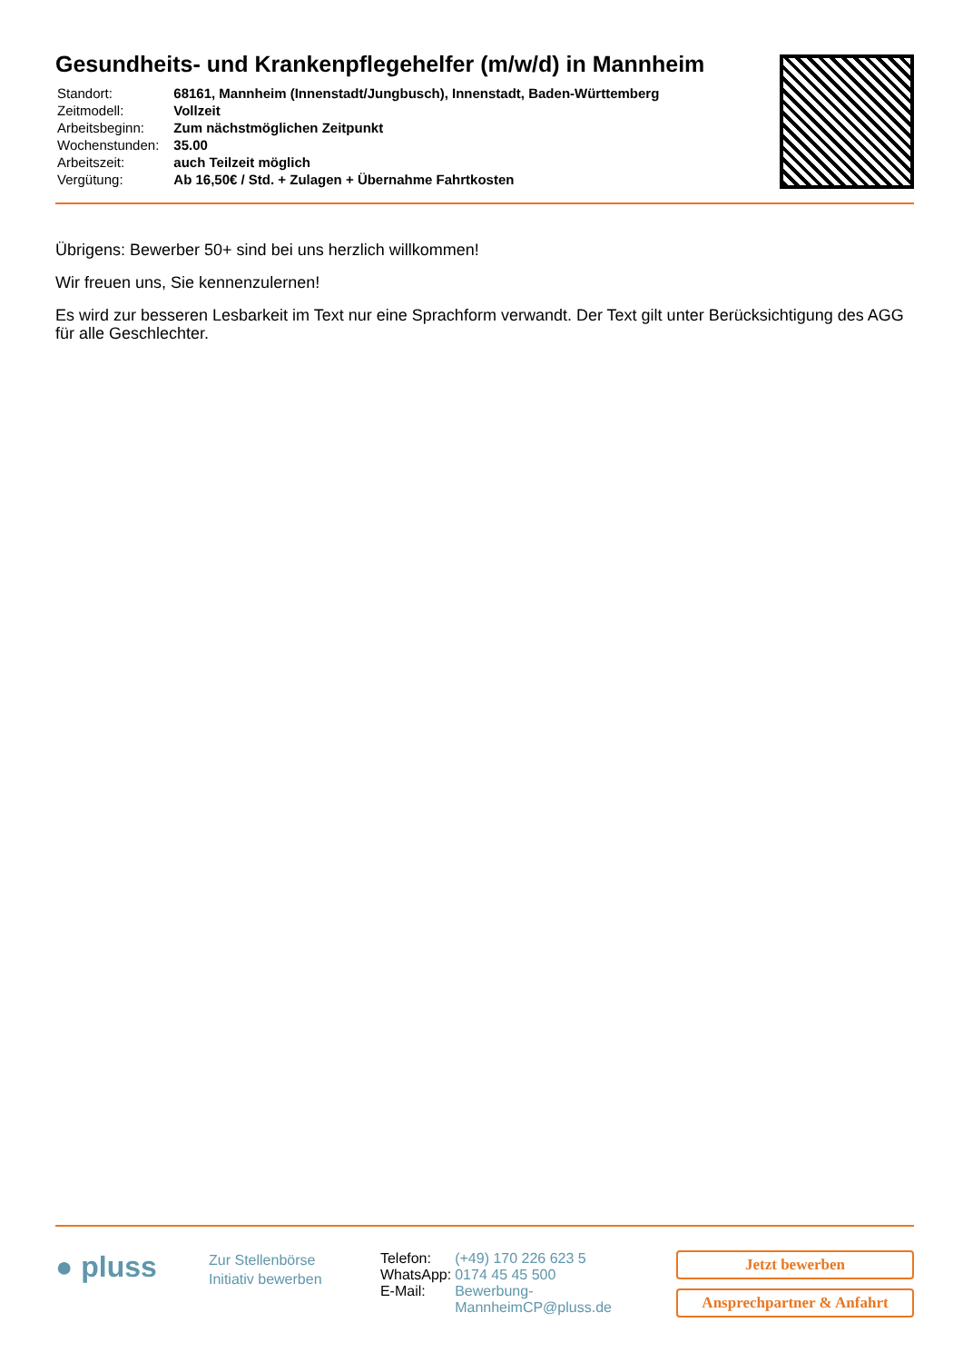Gesundheits- und Krankenpflegehelfer (m/w/d) in Mannheim
| Standort: | 68161, Mannheim (Innenstadt/Jungbusch), Innenstadt, Baden-Württemberg |
| Zeitmodell: | Vollzeit |
| Arbeitsbeginn: | Zum nächstmöglichen Zeitpunkt |
| Wochenstunden: | 35.00 |
| Arbeitszeit: | auch Teilzeit möglich |
| Vergütung: | Ab 16,50€ / Std. + Zulagen + Übernahme Fahrtkosten |
Übrigens: Bewerber 50+ sind bei uns herzlich willkommen!
Wir freuen uns, Sie kennenzulernen!
Es wird zur besseren Lesbarkeit im Text nur eine Sprachform verwandt. Der Text gilt unter Berücksichtigung des AGG für alle Geschlechter.
● pluss
Zur Stellenbörse
Initiativ bewerben
| Telefon: | (+49) 170 226 623 5 |
| WhatsApp: | 0174 45 45 500 |
| E-Mail: | Bewerbung- MannheimCP@pluss.de |
Jetzt bewerben
Ansprechpartner & Anfahrt